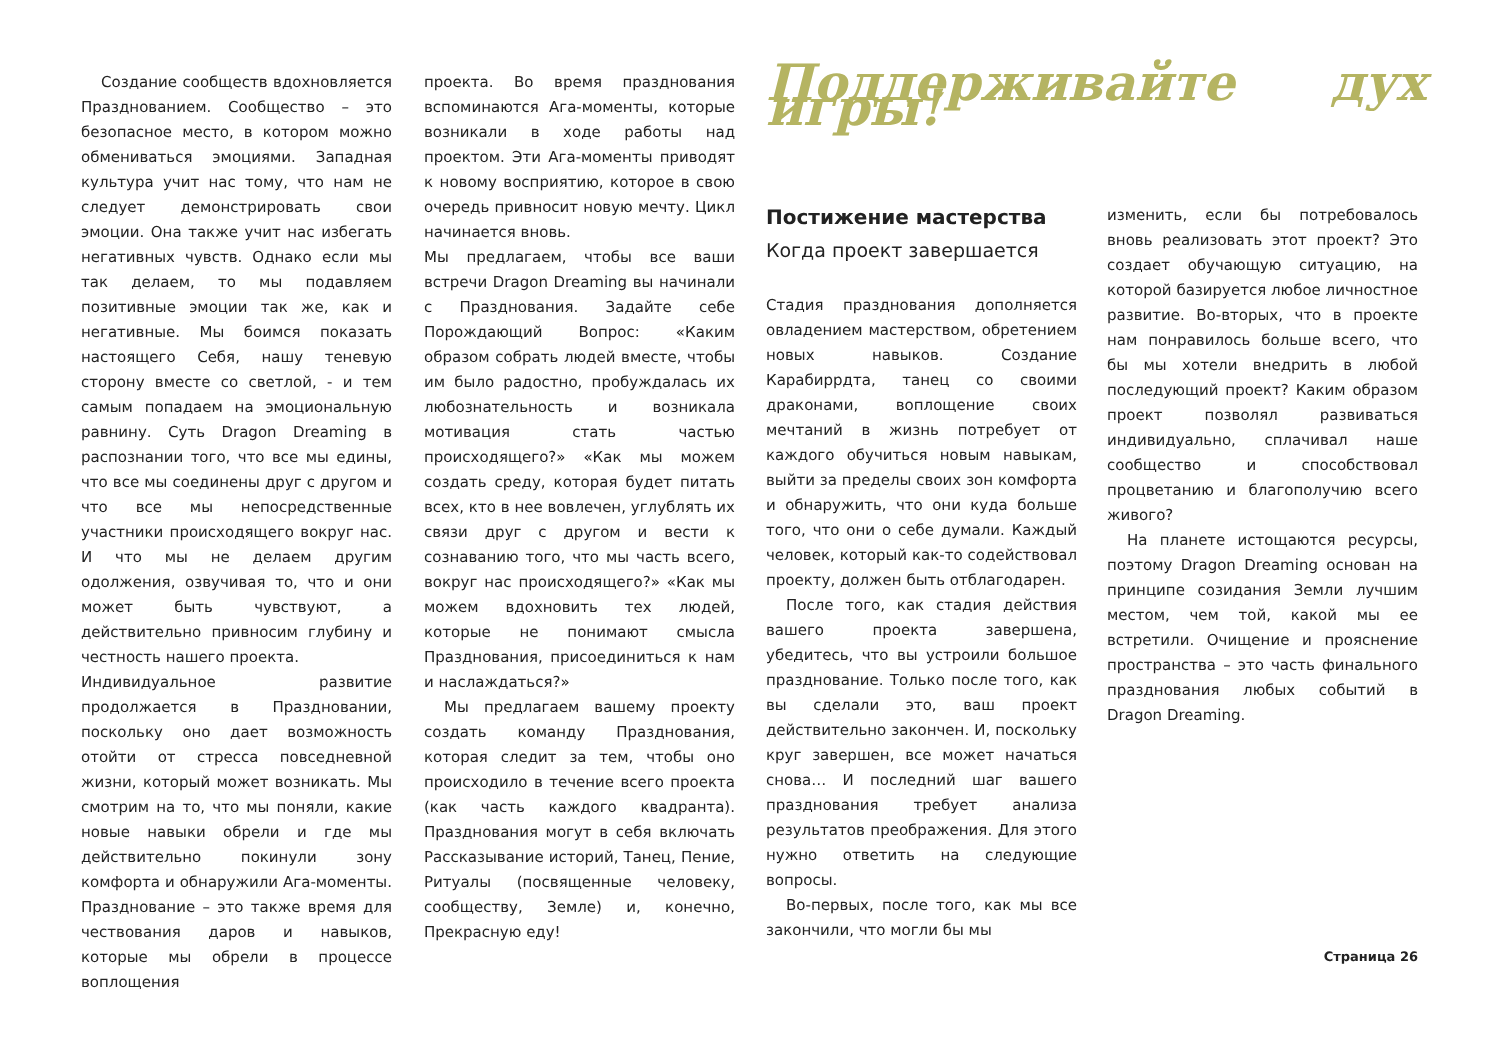Создание сообществ вдохновляется Празднованием. Сообщество – это безопасное место, в котором можно обмениваться эмоциями. Западная культура учит нас тому, что нам не следует демонстрировать свои эмоции. Она также учит нас избегать негативных чувств. Однако если мы так делаем, то мы подавляем позитивные эмоции так же, как и негативные. Мы боимся показать настоящего Себя, нашу теневую сторону вместе со светлой, - и тем самым попадаем на эмоциональную равнину. Суть Dragon Dreaming в распознании того, что все мы едины, что все мы соединены друг с другом и что все мы непосредственные участники происходящего вокруг нас. И что мы не делаем другим одолжения, озвучивая то, что и они может быть чувствуют, а действительно привносим глубину и честность нашего проекта.
Индивидуальное развитие продолжается в Праздновании, поскольку оно дает возможность отойти от стресса повседневной жизни, который может возникать. Мы смотрим на то, что мы поняли, какие новые навыки обрели и где мы действительно покинули зону комфорта и обнаружили Ага-моменты. Празднование – это также время для чествования даров и навыков, которые мы обрели в процессе воплощения
проекта. Во время празднования вспоминаются Ага-моменты, которые возникали в ходе работы над проектом. Эти Ага-моменты приводят к новому восприятию, которое в свою очередь привносит новую мечту. Цикл начинается вновь.
Мы предлагаем, чтобы все ваши встречи Dragon Dreaming вы начинали с Празднования. Задайте себе Порождающий Вопрос: «Каким образом собрать людей вместе, чтобы им было радостно, пробуждалась их любознательность и возникала мотивация стать частью происходящего?» «Как мы можем создать среду, которая будет питать всех, кто в нее вовлечен, углублять их связи друг с другом и вести к сознаванию того, что мы часть всего, вокруг нас происходящего?» «Как мы можем вдохновить тех людей, которые не понимают смысла Празднования, присоединиться к нам и наслаждаться?»
Мы предлагаем вашему проекту создать команду Празднования, которая следит за тем, чтобы оно происходило в течение всего проекта (как часть каждого квадранта). Празднования могут в себя включать Рассказывание историй, Танец, Пение, Ритуалы (посвященные человеку, сообществу, Земле) и, конечно, Прекрасную еду!
Поддерживайте дух игры!
Постижение мастерства
Когда проект завершается
Стадия празднования дополняется овладением мастерством, обретением новых навыков. Создание Карабиррдта, танец со своими драконами, воплощение своих мечтаний в жизнь потребует от каждого обучиться новым навыкам, выйти за пределы своих зон комфорта и обнаружить, что они куда больше того, что они о себе думали. Каждый человек, который как-то содействовал проекту, должен быть отблагодарен.
После того, как стадия действия вашего проекта завершена, убедитесь, что вы устроили большое празднование. Только после того, как вы сделали это, ваш проект действительно закончен. И, поскольку круг завершен, все может начаться снова… И последний шаг вашего празднования требует анализа результатов преображения. Для этого нужно ответить на следующие вопросы.
Во-первых, после того, как мы все закончили, что могли бы мы
изменить, если бы потребовалось вновь реализовать этот проект? Это создает обучающую ситуацию, на которой базируется любое личностное развитие. Во-вторых, что в проекте нам понравилось больше всего, что бы мы хотели внедрить в любой последующий проект? Каким образом проект позволял развиваться индивидуально, сплачивал наше сообщество и способствовал процветанию и благополучию всего живого?
На планете истощаются ресурсы, поэтому Dragon Dreaming основан на принципе созидания Земли лучшим местом, чем той, какой мы ее встретили. Очищение и прояснение пространства – это часть финального празднования любых событий в Dragon Dreaming.
Страница 26